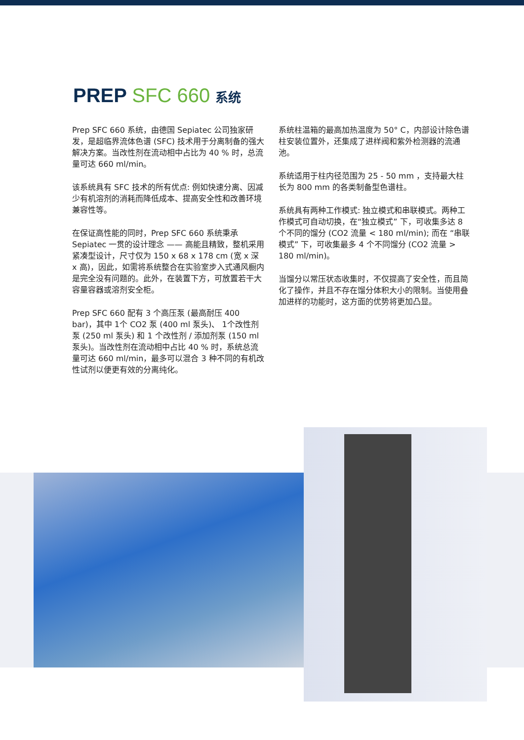PREP SFC 660 系统
Prep SFC 660 系统，由德国 Sepiatec 公司独家研发，是超临界流体色谱 (SFC) 技术用于分离制备的强大解决方案。当改性剂在流动相中占比为 40 % 时，总流量可达 660 ml/min。
该系统具有 SFC 技术的所有优点: 例如快速分离、因减少有机溶剂的消耗而降低成本、提高安全性和改善环境兼容性等。
在保证高性能的同时，Prep SFC 660 系统秉承 Sepiatec 一贯的设计理念 —— 高能且精致，整机采用紧凑型设计，尺寸仅为 150 x 68 x 178 cm (宽 x 深 x 高)，因此，如需将系统整合在实验室步入式通风橱内是完全没有问题的。此外，在装置下方，可放置若干大容量容器或溶剂安全柜。
Prep SFC 660 配有 3 个高压泵 (最高耐压 400 bar)，其中 1个 CO2 泵 (400 ml 泵头)、 1个改性剂泵 (250 ml 泵头) 和 1 个改性剂 / 添加剂泵 (150 ml 泵头)。当改性剂在流动相中占比 40 % 时，系统总流量可达 660 ml/min，最多可以混合 3 种不同的有机改性试剂以便更有效的分离纯化。
系统柱温箱的最高加热温度为 50° C，内部设计除色谱柱安装位置外，还集成了进样阀和紫外检测器的流通池。
系统适用于柱内径范围为 25 - 50 mm ，支持最大柱长为 800 mm 的各类制备型色谱柱。
系统具有两种工作模式: 独立模式和串联模式。两种工作模式可自动切换，在“独立模式” 下，可收集多达 8 个不同的馏分 (CO2 流量 < 180 ml/min); 而在 “串联模式” 下，可收集最多 4 个不同馏分 (CO2 流量 > 180 ml/min)。
当馏分以常压状态收集时，不仅提高了安全性，而且简化了操作，并且不存在馏分体积大小的限制。当使用叠加进样的功能时，这方面的优势将更加凸显。